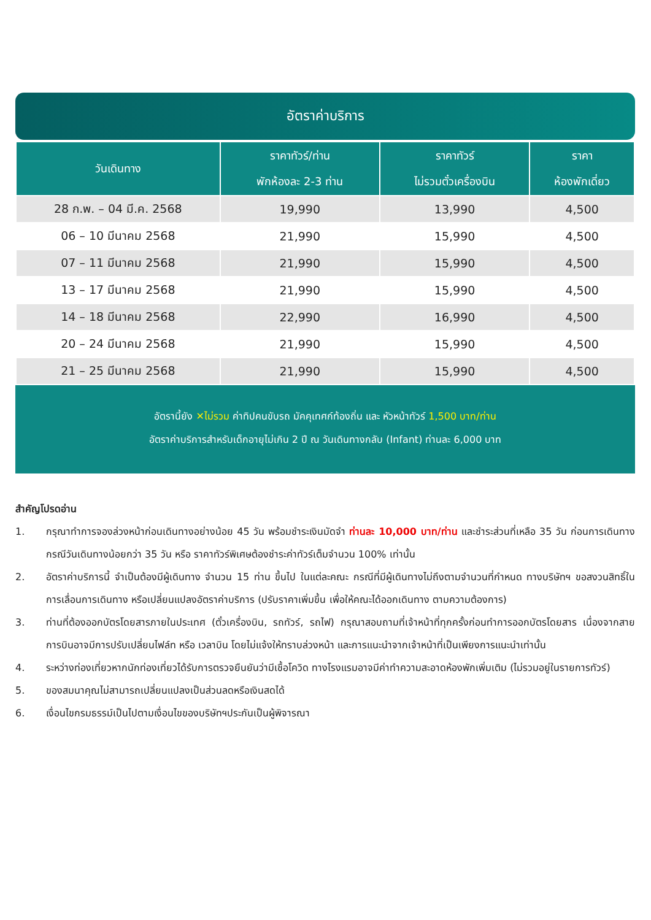อัตราค่าบริการ
| วันเดินทาง | ราคาทัวร์/ท่าน พักห้องละ 2-3 ท่าน | ราคาทัวร์ ไม่รวมตั๋วเครื่องบิน | ราคา ห้องพักเดี่ยว |
| --- | --- | --- | --- |
| 28 ก.พ. – 04 มี.ค. 2568 | 19,990 | 13,990 | 4,500 |
| 06 – 10 มีนาคม 2568 | 21,990 | 15,990 | 4,500 |
| 07 – 11 มีนาคม 2568 | 21,990 | 15,990 | 4,500 |
| 13 – 17 มีนาคม 2568 | 21,990 | 15,990 | 4,500 |
| 14 – 18 มีนาคม 2568 | 22,990 | 16,990 | 4,500 |
| 20 – 24 มีนาคม 2568 | 21,990 | 15,990 | 4,500 |
| 21 – 25 มีนาคม 2568 | 21,990 | 15,990 | 4,500 |
อัตรานี้ยัง ✕ไม่รวม ค่าทิปคนขับรถ มัคคุเทศก์ท้องถิ่น และ หัวหน้าทัวร์ 1,500 บาท/ท่าน
อัตราค่าบริการสำหรับเด็กอายุไม่เกิน 2 ปี ณ วันเดินทางกลับ (Infant) ท่านละ 6,000 บาท
สำคัญโปรดอ่าน
1. กรุณาทำการจองล่วงหน้าก่อนเดินทางอย่างน้อย 45 วัน พร้อมชำระเงินมัดจำ ท่านละ 10,000 บาท/ท่าน และชำระส่วนที่เหลือ 35 วัน ก่อนการเดินทาง กรณีวันเดินทางน้อยกว่า 35 วัน หรือ ราคาทัวร์พิเศษต้องชำระค่าทัวร์เต็มจำนวน 100% เท่านั้น
2. อัตราค่าบริการนี้ จำเป็นต้องมีผู้เดินทาง จำนวน 15 ท่าน ขึ้นไป ในแต่ละคณะ กรณีที่มีผู้เดินทางไม่ถึงตามจำนวนที่กำหนด ทางบริษัทฯ ขอสงวนสิทธิ์ในการเลื่อนการเดินทาง หรือเปลี่ยนแปลงอัตราค่าบริการ (ปรับราคาเพิ่มขึ้น เพื่อให้คณะได้ออกเดินทาง ตามความต้องการ)
3. ท่านที่ต้องออกบัตรโดยสารภายในประเทศ (ตั๋วเครื่องบิน, รถทัวร์, รถไฟ) กรุณาสอบถามที่เจ้าหน้าที่ทุกครั้งก่อนทำการออกบัตรโดยสาร เนื่องจากสายการบินอาจมีการปรับเปลี่ยนไฟล์ท หรือ เวลาบิน โดยไม่แจ้งให้ทราบล่วงหน้า และการแนะนำจากเจ้าหน้าที่เป็นเพียงการแนะนำเท่านั้น
4. ระหว่างท่องเที่ยวหากนักท่องเที่ยวได้รับการตรวจยืนยันว่ามีเชื้อโควิด ทางโรงแรมอาจมีค่าทำความสะอาดห้องพักเพิ่มเติม (ไม่รวมอยู่ในรายการทัวร์)
5. ของสมนาคุณไม่สามารถเปลี่ยนแปลงเป็นส่วนลดหรือเงินสดได้
6. เงื่อนไขกรมธรรม์เป็นไปตามเงื่อนไขของบริษัทฯประกันเป็นผู้พิจารณา